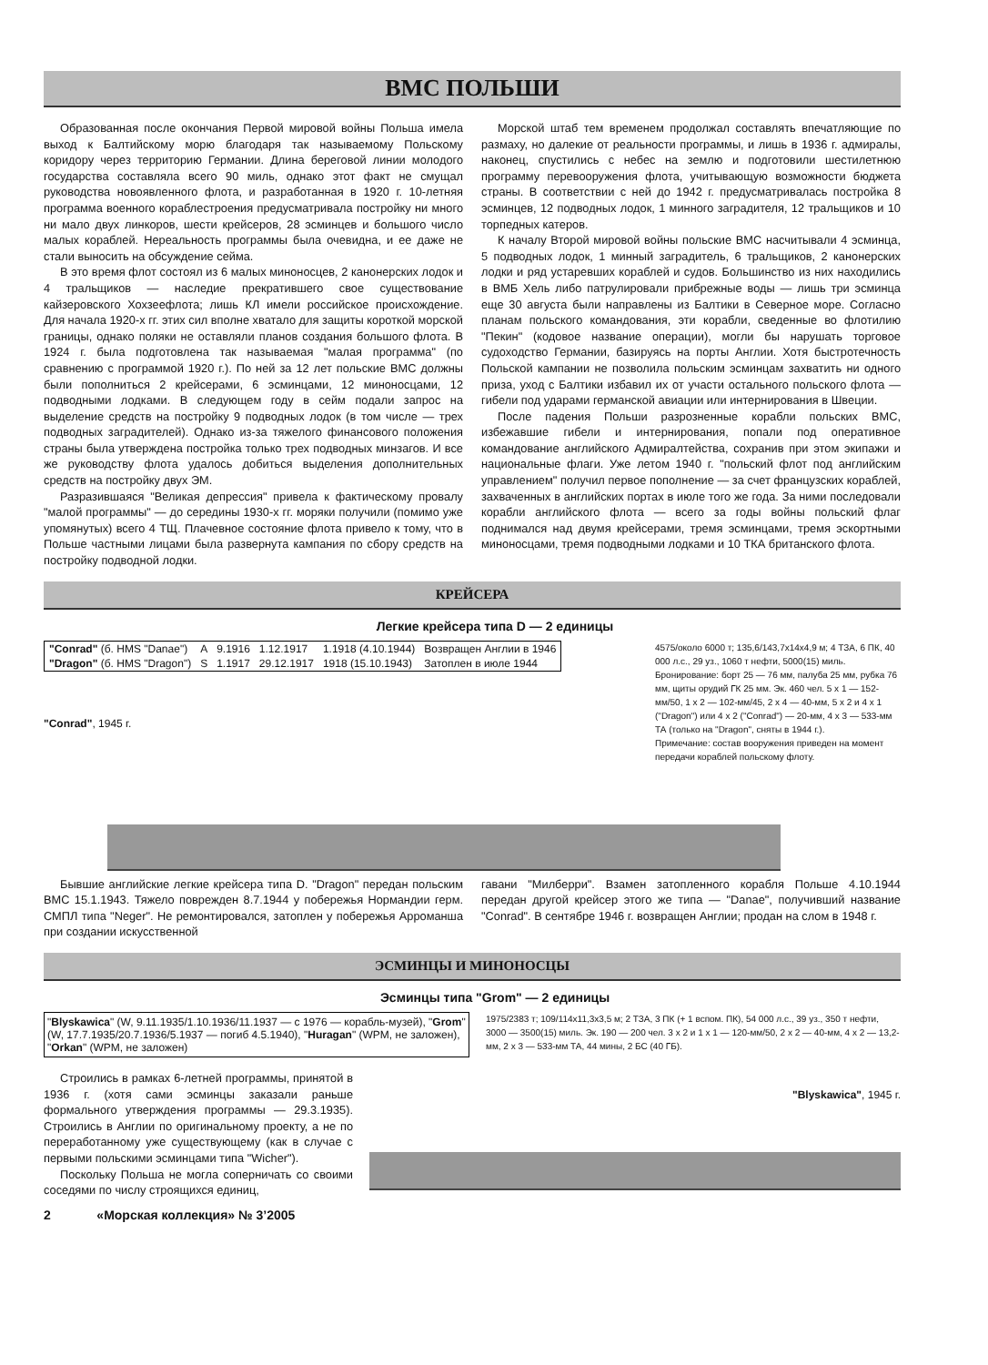ВМС ПОЛЬШИ
Образованная после окончания Первой мировой войны Польша имела выход к Балтийскому морю благодаря так называемому Польскому коридору через территорию Германии. Длина береговой линии молодого государства составляла всего 90 миль, однако этот факт не смущал руководства новоявленного флота, и разработанная в 1920 г. 10-летняя программа военного кораблестроения предусматривала постройку ни много ни мало двух линкоров, шести крейсеров, 28 эсминцев и большого число малых кораблей. Нереальность программы была очевидна, и ее даже не стали выносить на обсуждение сейма.
В это время флот состоял из 6 малых миноносцев, 2 канонерских лодок и 4 тральщиков — наследие прекратившего свое существование кайзеровского Хохзеефлота; лишь КЛ имели российское происхождение. Для начала 1920-х гг. этих сил вполне хватало для защиты короткой морской границы, однако поляки не оставляли планов создания большого флота. В 1924 г. была подготовлена так называемая "малая программа" (по сравнению с программой 1920 г.). По ней за 12 лет польские ВМС должны были пополниться 2 крейсерами, 6 эсминцами, 12 миноносцами, 12 подводными лодками. В следующем году в сейм подали запрос на выделение средств на постройку 9 подводных лодок (в том числе — трех подводных заградителей). Однако из-за тяжелого финансового положения страны была утверждена постройка только трех подводных минзагов. И все же руководству флота удалось добиться выделения дополнительных средств на постройку двух ЭМ.
Разразившаяся "Великая депрессия" привела к фактическому провалу "малой программы" — до середины 1930-х гг. моряки получили (помимо уже упомянутых) всего 4 ТЩ. Плачевное состояние флота привело к тому, что в Польше частными лицами была развернута кампания по сбору средств на постройку подводной лодки.
Морской штаб тем временем продолжал составлять впечатляющие по размаху, но далекие от реальности программы, и лишь в 1936 г. адмиралы, наконец, спустились с небес на землю и подготовили шестилетнюю программу перевооружения флота, учитывающую возможности бюджета страны. В соответствии с ней до 1942 г. предусматривалась постройка 8 эсминцев, 12 подводных лодок, 1 минного заградителя, 12 тральщиков и 10 торпедных катеров.
К началу Второй мировой войны польские ВМС насчитывали 4 эсминца, 5 подводных лодок, 1 минный заградитель, 6 тральщиков, 2 канонерских лодки и ряд устаревших кораблей и судов. Большинство из них находились в ВМБ Хель либо патрулировали прибрежные воды — лишь три эсминца еще 30 августа были направлены из Балтики в Северное море. Согласно планам польского командования, эти корабли, сведенные во флотилию "Пекин" (кодовое название операции), могли бы нарушать торговое судоходство Германии, базируясь на порты Англии. Хотя быстротечность Польской кампании не позволила польским эсминцам захватить ни одного приза, уход с Балтики избавил их от участи остального польского флота — гибели под ударами германской авиации или интернирования в Швеции.
После падения Польши разрозненные корабли польских ВМС, избежавшие гибели и интернирования, попали под оперативное командование английского Адмиралтейства, сохранив при этом экипажи и национальные флаги. Уже летом 1940 г. "польский флот под английским управлением" получил первое пополнение — за счет французских кораблей, захваченных в английских портах в июле того же года. За ними последовали корабли английского флота — всего за годы войны польский флаг поднимался над двумя крейсерами, тремя эсминцами, тремя эскортными миноносцами, тремя подводными лодками и 10 ТКА британского флота.
КРЕЙСЕРА
Легкие крейсера типа D — 2 единицы
| "Conrad" (б. HMS "Danae") | A | 9.1916 | 1.12.1917 | 1.1918 (4.10.1944) | Возвращен Англии в 1946 |
| "Dragon" (б. HMS "Dragon") | S | 1.1917 | 29.12.1917 | 1918 (15.10.1943) | Затоплен в июле 1944 |
"Conrad", 1945 г.
4575/около 6000 т; 135,6/143,7х14х4,9 м; 4 ТЗА, 6 ПК, 40 000 л.с., 29 уз., 1060 т нефти, 5000(15) миль. Бронирование: борт 25 — 76 мм, палуба 25 мм, рубка 76 мм, щиты орудий ГК 25 мм. Эк. 460 чел. 5 х 1 — 152-мм/50, 1 х 2 — 102-мм/45, 2 х 4 — 40-мм, 5 х 2 и 4 х 1 ("Dragon") или 4 х 2 ("Conrad") — 20-мм, 4 х 3 — 533-мм ТА (только на "Dragon", сняты в 1944 г.).
Примечание: состав вооружения приведен на момент передачи кораблей польскому флоту.
Бывшие английские легкие крейсера типа D. "Dragon" передан польским ВМС 15.1.1943. Тяжело поврежден 8.7.1944 у побережья Нормандии герм. СМПЛ типа "Neger". Не ремонтировался, затоплен у побережья Арроманша при создании искусственной
гавани "Милберри". Взамен затопленного корабля Польше 4.10.1944 передан другой крейсер этого же типа — "Danae", получивший название "Conrad". В сентябре 1946 г. возвращен Англии; продан на слом в 1948 г.
ЭСМИНЦЫ И МИНОНОСЦЫ
Эсминцы типа "Grom" — 2 единицы
"Blyskawica" (W, 9.11.1935/1.10.1936/11.1937 — с 1976 — корабль-музей), "Grom" (W, 17.7.1935/20.7.1936/5.1937 — погиб 4.5.1940), "Huragan" (WPM, не заложен), "Orkan" (WPM, не заложен)
1975/2383 т; 109/114х11,3х3,5 м; 2 ТЗА, 3 ПК (+ 1 вспом. ПК), 54 000 л.с., 39 уз., 350 т нефти, 3000 — 3500(15) миль. Эк. 190 — 200 чел. 3 х 2 и 1 х 1 — 120-мм/50, 2 х 2 — 40-мм, 4 х 2 — 13,2-мм, 2 х 3 — 533-мм ТА, 44 мины, 2 БС (40 ГБ).
Строились в рамках 6-летней программы, принятой в 1936 г. (хотя сами эсминцы заказали раньше формального утверждения программы — 29.3.1935). Строились в Англии по оригинальному проекту, а не по переработанному уже существующему (как в случае с первыми польскими эсминцами типа "Wicher").
Поскольку Польша не могла соперничать со своими соседями по числу строящихся единиц,
"Blyskawica", 1945 г.
2 «Морская коллекция» № 3’2005